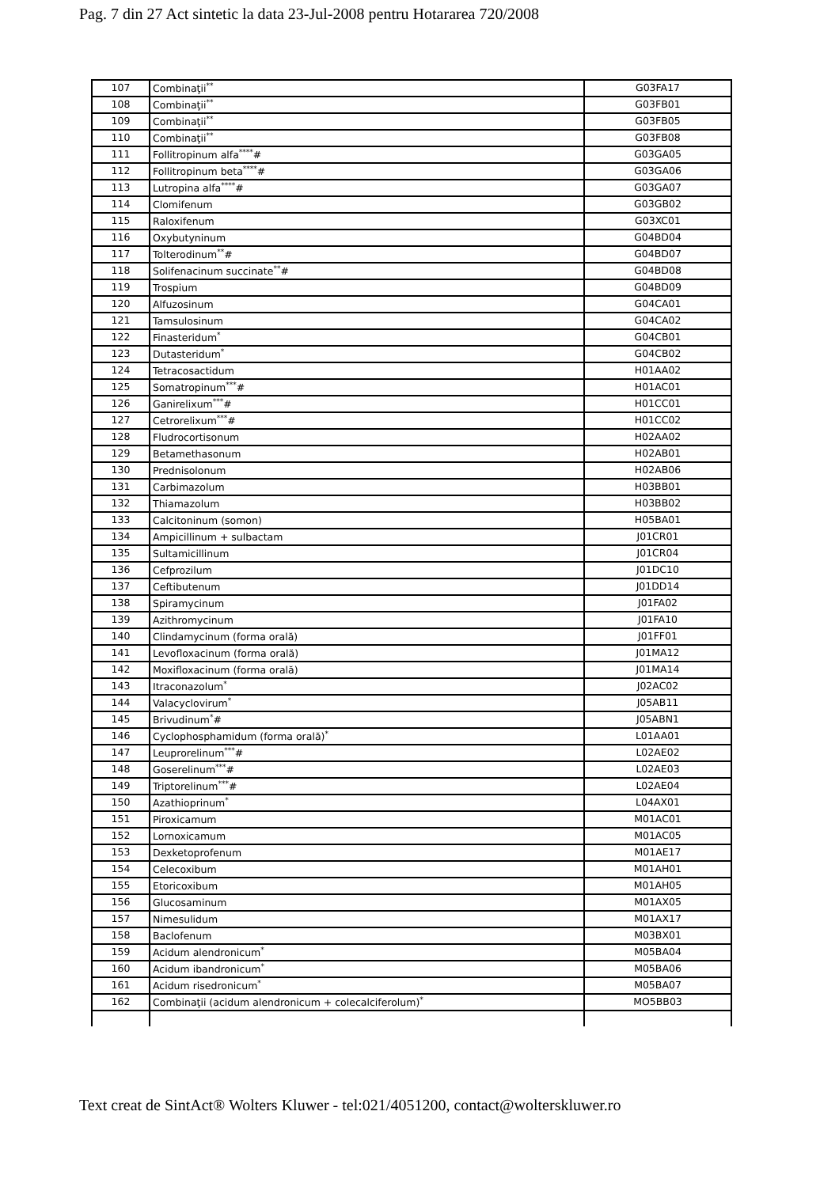Pag. 7 din 27 Act sintetic la data 23-Jul-2008 pentru Hotararea 720/2008
| 107 | Combinaţii<sup>**</sup> | G03FA17 |
| 108 | Combinaţii<sup>**</sup> | G03FB01 |
| 109 | Combinaţii<sup>**</sup> | G03FB05 |
| 110 | Combinaţii<sup>**</sup> | G03FB08 |
| 111 | Follitropinum alfa<sup>****</sup># | G03GA05 |
| 112 | Follitropinum beta<sup>****</sup># | G03GA06 |
| 113 | Lutropina alfa<sup>****</sup># | G03GA07 |
| 114 | Clomifenum | G03GB02 |
| 115 | Raloxifenum | G03XC01 |
| 116 | Oxybutyninum | G04BD04 |
| 117 | Tolterodinum<sup>**</sup># | G04BD07 |
| 118 | Solifenacinum succinate<sup>**</sup># | G04BD08 |
| 119 | Trospium | G04BD09 |
| 120 | Alfuzosinum | G04CA01 |
| 121 | Tamsulosinum | G04CA02 |
| 122 | Finasteridum<sup>*</sup> | G04CB01 |
| 123 | Dutasteridum<sup>*</sup> | G04CB02 |
| 124 | Tetracosactidum | H01AA02 |
| 125 | Somatropinum<sup>***</sup># | H01AC01 |
| 126 | Ganirelixum<sup>***</sup># | H01CC01 |
| 127 | Cetrorelixum<sup>***</sup># | H01CC02 |
| 128 | Fludrocortisonum | H02AA02 |
| 129 | Betamethasonum | H02AB01 |
| 130 | Prednisolonum | H02AB06 |
| 131 | Carbimazolum | H03BB01 |
| 132 | Thiamazolum | H03BB02 |
| 133 | Calcitoninum (somon) | H05BA01 |
| 134 | Ampicillinum + sulbactam | J01CR01 |
| 135 | Sultamicillinum | J01CR04 |
| 136 | Cefprozilum | J01DC10 |
| 137 | Ceftibutenum | J01DD14 |
| 138 | Spiramycinum | J01FA02 |
| 139 | Azithromycinum | J01FA10 |
| 140 | Clindamycinum (forma orală) | J01FF01 |
| 141 | Levofloxacinum (forma orală) | J01MA12 |
| 142 | Moxifloxacinum (forma orală) | J01MA14 |
| 143 | Itraconazolum<sup>*</sup> | J02AC02 |
| 144 | Valacyclovirum<sup>*</sup> | J05AB11 |
| 145 | Brivudinum<sup>*</sup># | J05ABN1 |
| 146 | Cyclophosphamidum (forma orală)<sup>*</sup> | L01AA01 |
| 147 | Leuprorelinum<sup>***</sup># | L02AE02 |
| 148 | Goserelinum<sup>***</sup># | L02AE03 |
| 149 | Triptorelinum<sup>***</sup># | L02AE04 |
| 150 | Azathioprinum<sup>*</sup> | L04AX01 |
| 151 | Piroxicamum | M01AC01 |
| 152 | Lornoxicamum | M01AC05 |
| 153 | Dexketoprofenum | M01AE17 |
| 154 | Celecoxibum | M01AH01 |
| 155 | Etoricoxibum | M01AH05 |
| 156 | Glucosaminum | M01AX05 |
| 157 | Nimesulidum | M01AX17 |
| 158 | Baclofenum | M03BX01 |
| 159 | Acidum alendronicum<sup>*</sup> | M05BA04 |
| 160 | Acidum ibandronicum<sup>*</sup> | M05BA06 |
| 161 | Acidum risedronicum<sup>*</sup> | M05BA07 |
| 162 | Combinaţii (acidum alendronicum + colecalciferolum)<sup>*</sup> | MO5BB03 |
Text creat de SintAct® Wolters Kluwer - tel:021/4051200, contact@wolterskluwer.ro